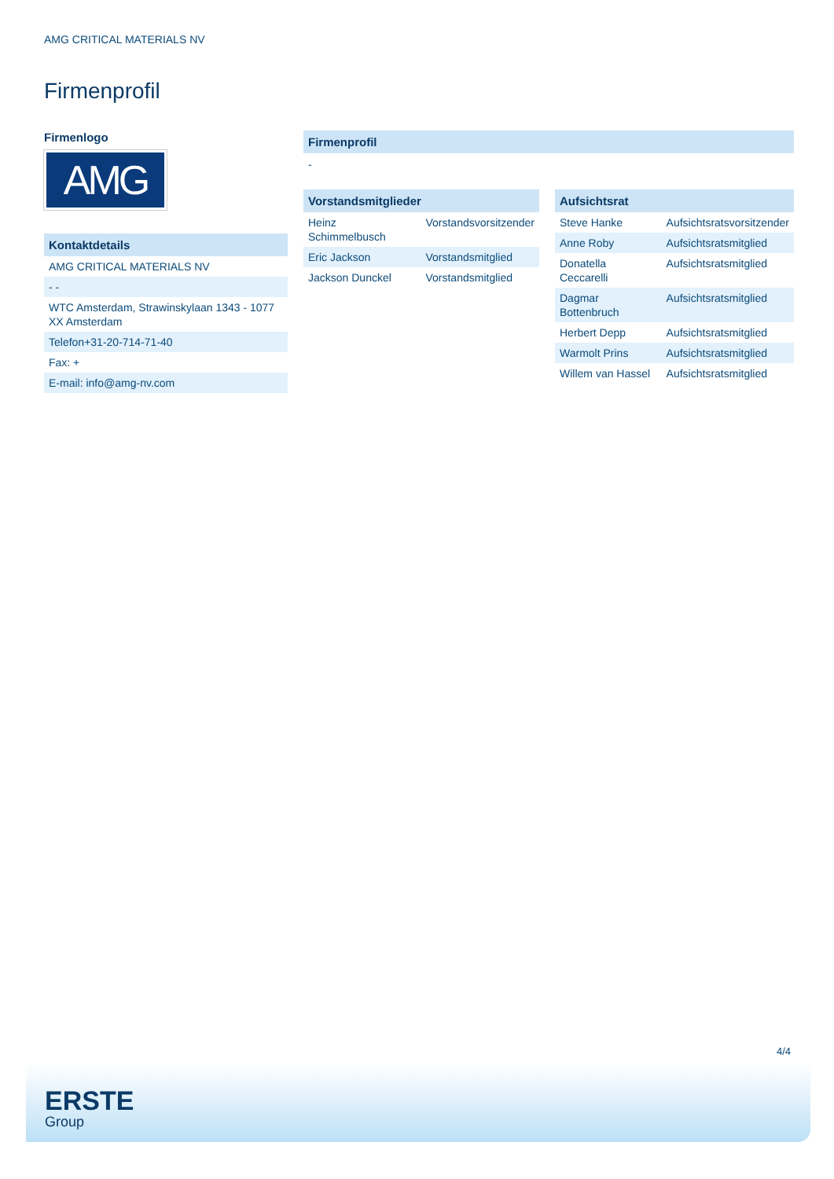AMG CRITICAL MATERIALS NV
Firmenprofil
Firmenlogo
AMG
Kontaktdetails
| AMG CRITICAL MATERIALS NV |
| - - |
| WTC Amsterdam, Strawinskylaan 1343 - 1077 XX Amsterdam |
| Telefon+31-20-714-71-40 |
| Fax: + |
| E-mail: info@amg-nv.com |
Firmenprofil
-
Vorstandsmitglieder
| Heinz Schimmelbusch | Vorstandsvorsitzender |
| Eric Jackson | Vorstandsmitglied |
| Jackson Dunckel | Vorstandsmitglied |
Aufsichtsrat
| Steve Hanke | Aufsichtsratsvorsitzender |
| Anne Roby | Aufsichtsratsmitglied |
| Donatella Ceccarelli | Aufsichtsratsmitglied |
| Dagmar Bottenbruch | Aufsichtsratsmitglied |
| Herbert Depp | Aufsichtsratsmitglied |
| Warmolt Prins | Aufsichtsratsmitglied |
| Willem van Hassel | Aufsichtsratsmitglied |
4/4
ERSTE
Group